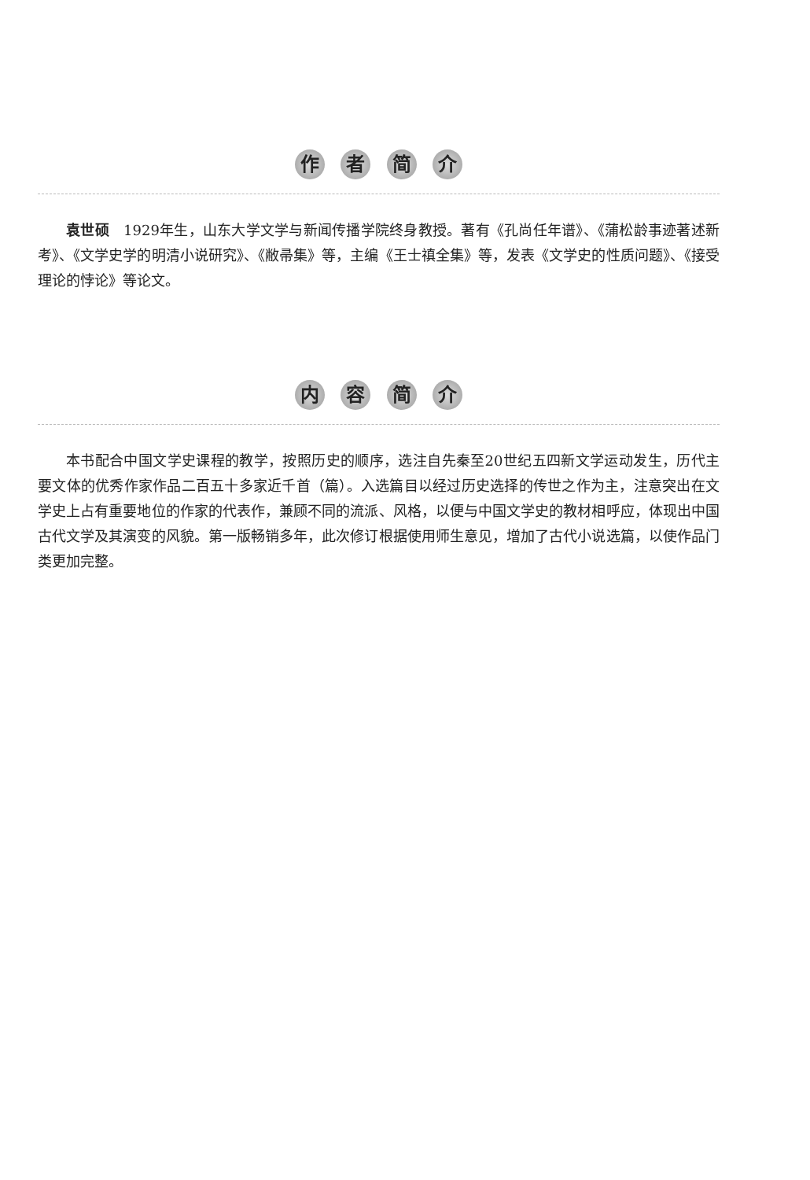作 者 简 介
袁世硕　1929年生，山东大学文学与新闻传播学院终身教授。著有《孔尚任年谱》、《蒲松龄事迹著述新考》、《文学史学的明清小说研究》、《敝帚集》等，主编《王士禛全集》等，发表《文学史的性质问题》、《接受理论的悖论》等论文。
内 容 简 介
本书配合中国文学史课程的教学，按照历史的顺序，选注自先秦至20世纪五四新文学运动发生，历代主要文体的优秀作家作品二百五十多家近千首（篇）。入选篇目以经过历史选择的传世之作为主，注意突出在文学史上占有重要地位的作家的代表作，兼顾不同的流派、风格，以便与中国文学史的教材相呼应，体现出中国古代文学及其演变的风貌。第一版畅销多年，此次修订根据使用师生意见，增加了古代小说选篇，以使作品门类更加完整。